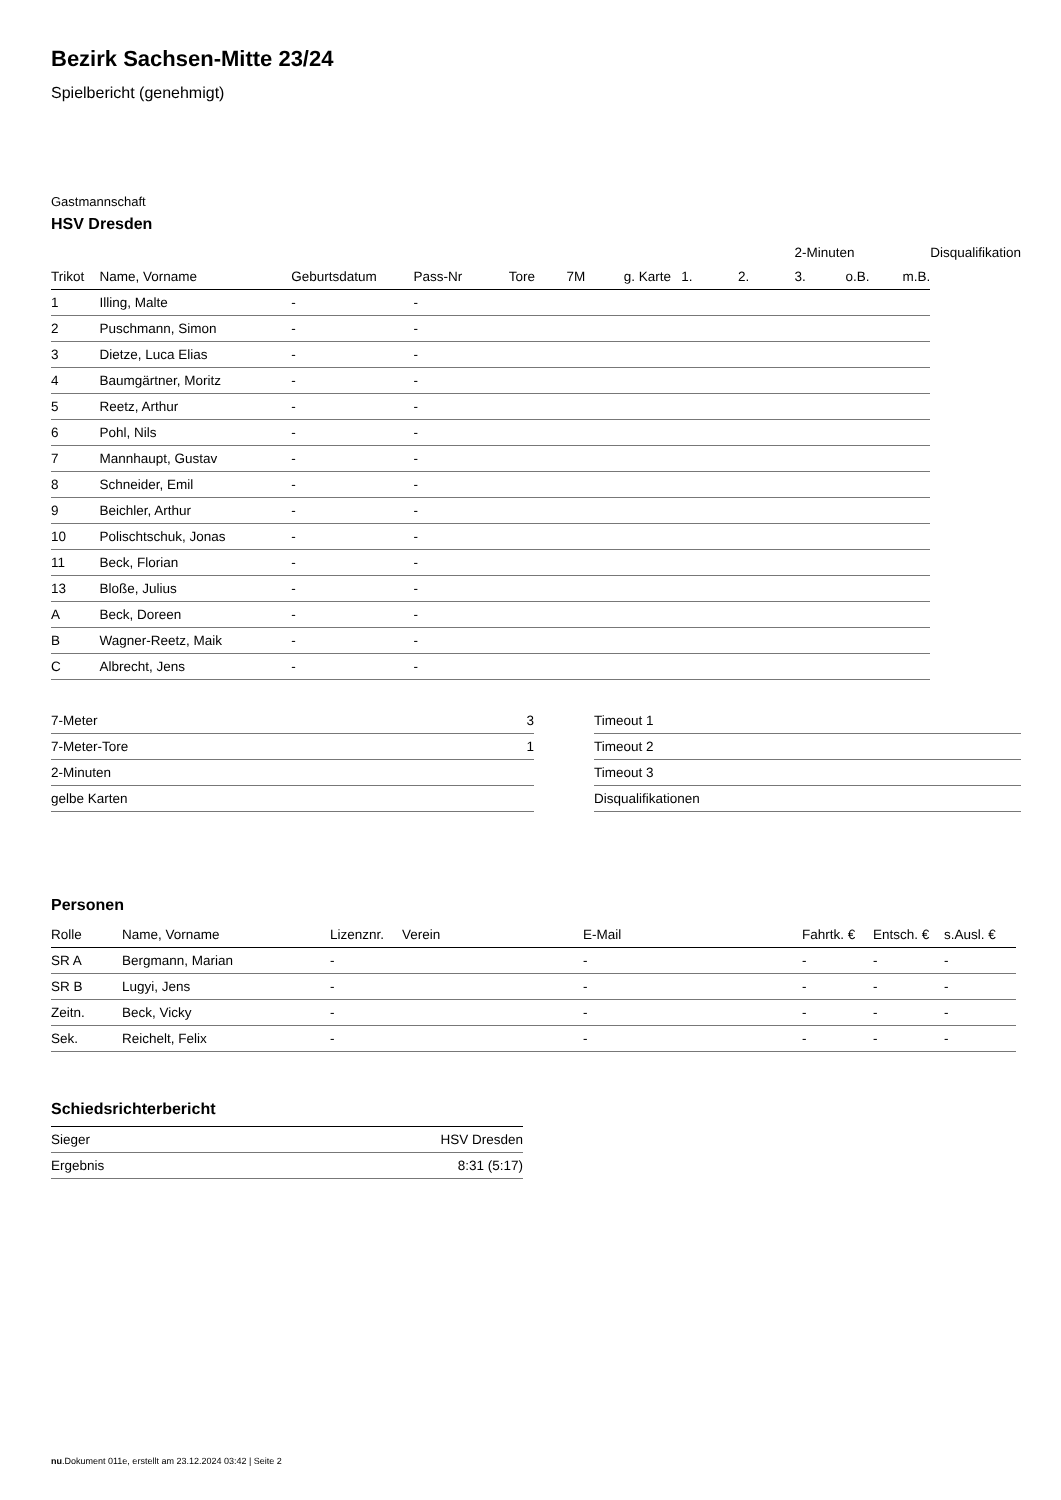Bezirk Sachsen-Mitte 23/24
Spielbericht (genehmigt)
Gastmannschaft
HSV Dresden
| | | | | | | | | | 2-Minuten | | | Disqualifikation |
| --- | --- | --- | --- | --- | --- | --- | --- | --- | --- | --- | --- | --- |
| Trikot | Name, Vorname | Geburtsdatum | Pass-Nr | Tore | 7M | g. Karte | 1. | 2. | 3. | o.B. | m.B. | |
| 1 | Illing, Malte | - | - | | | | | | | | | |
| 2 | Puschmann, Simon | - | - | | | | | | | | | |
| 3 | Dietze, Luca Elias | - | - | | | | | | | | | |
| 4 | Baumgärtner, Moritz | - | - | | | | | | | | | |
| 5 | Reetz, Arthur | - | - | | | | | | | | | |
| 6 | Pohl, Nils | - | - | | | | | | | | | |
| 7 | Mannhaupt, Gustav | - | - | | | | | | | | | |
| 8 | Schneider, Emil | - | - | | | | | | | | | |
| 9 | Beichler, Arthur | - | - | | | | | | | | | |
| 10 | Polischtschuk, Jonas | - | - | | | | | | | | | |
| 11 | Beck, Florian | - | - | | | | | | | | | |
| 13 | Bloße, Julius | - | - | | | | | | | | | |
| A | Beck, Doreen | - | - | | | | | | | | | |
| B | Wagner-Reetz, Maik | - | - | | | | | | | | | |
| C | Albrecht, Jens | - | - | | | | | | | | | |
| 7-Meter | 3 |
| 7-Meter-Tore | 1 |
| 2-Minuten | |
| gelbe Karten | |
| Timeout 1 |
| Timeout 2 |
| Timeout 3 |
| Disqualifikationen |
Personen
| Rolle | Name, Vorname | Lizenznr. | Verein | E-Mail | Fahrtk. € | Entsch. € | s.Ausl. € |
| --- | --- | --- | --- | --- | --- | --- | --- |
| SR A | Bergmann, Marian | - | | - | - | - | - |
| SR B | Lugyi, Jens | - | | - | - | - | - |
| Zeitn. | Beck, Vicky | - | | - | - | - | - |
| Sek. | Reichelt, Felix | - | | - | - | - | - |
Schiedsrichterbericht
| Sieger | HSV Dresden |
| Ergebnis | 8:31 (5:17) |
nu.Dokument 011e, erstellt am 23.12.2024 03:42 | Seite 2